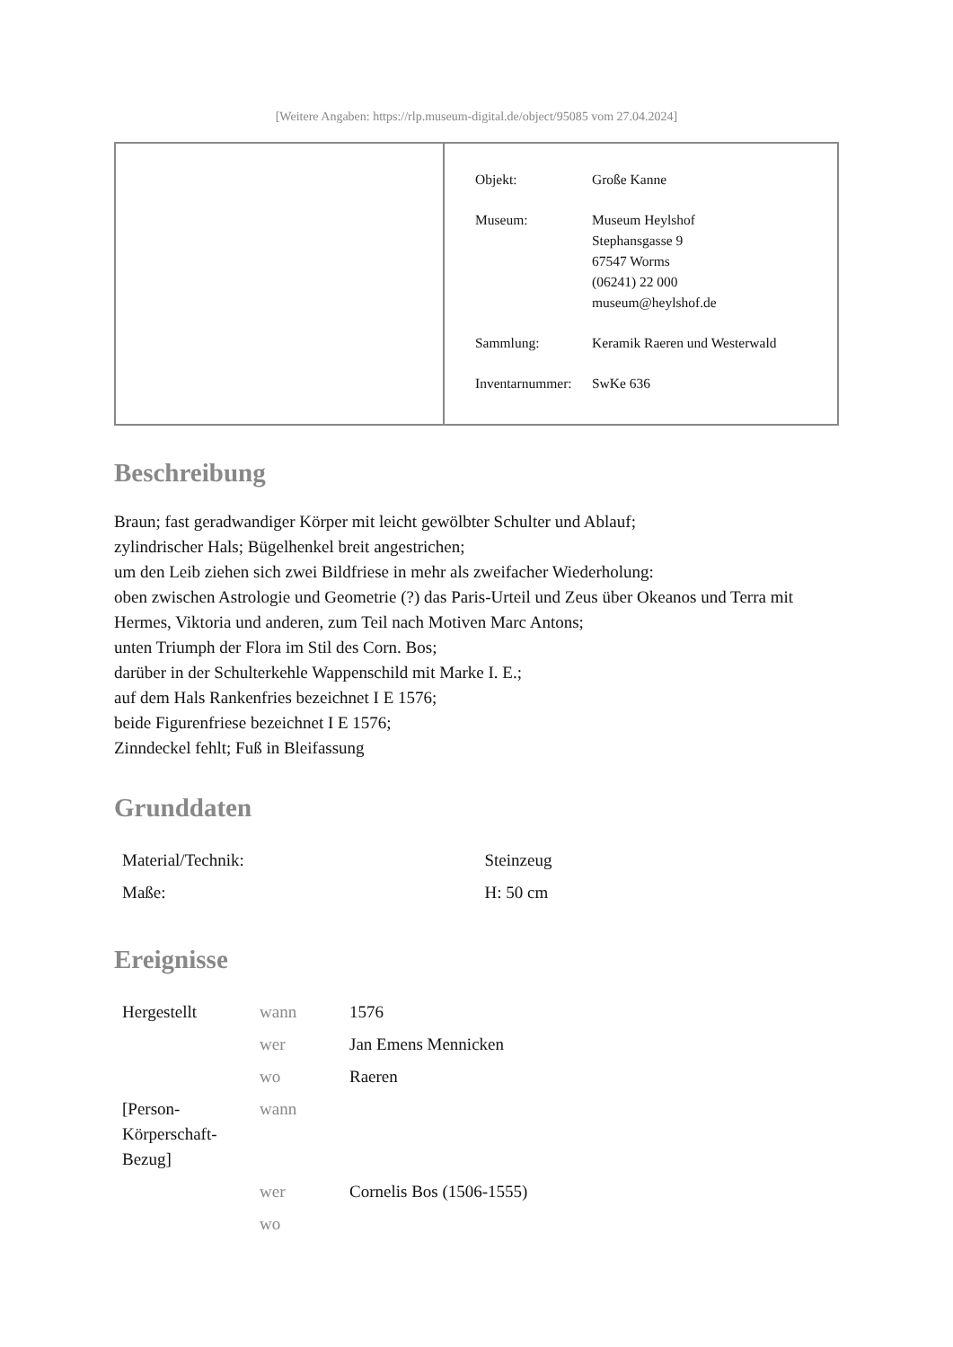[Weitere Angaben: https://rlp.museum-digital.de/object/95085 vom 27.04.2024]
| Objekt: | Große Kanne |
| Museum: | Museum Heylshof Stephansgasse 9 67547 Worms (06241) 22 000 museum@heylshof.de |
| Sammlung: | Keramik Raeren und Westerwald |
| Inventarnummer: | SwKe 636 |
Beschreibung
Braun; fast geradwandiger Körper mit leicht gewölbter Schulter und Ablauf;
zylindrischer Hals; Bügelhenkel breit angestrichen;
um den Leib ziehen sich zwei Bildfriese in mehr als zweifacher Wiederholung:
oben zwischen Astrologie und Geometrie (?) das Paris-Urteil und Zeus über Okeanos und Terra mit Hermes, Viktoria und anderen, zum Teil nach Motiven Marc Antons;
unten Triumph der Flora im Stil des Corn. Bos;
darüber in der Schulterkehle Wappenschild mit Marke I. E.;
auf dem Hals Rankenfries bezeichnet I E 1576;
beide Figurenfriese bezeichnet I E 1576;
Zinndeckel fehlt; Fuß in Bleifassung
Grunddaten
| Material/Technik: | Steinzeug |
| Maße: | H: 50 cm |
Ereignisse
| Hergestellt | wann | 1576 |
| | wer | Jan Emens Mennicken |
| | wo | Raeren |
| [Person- Körperschaft- Bezug] | wann | |
| | wer | Cornelis Bos (1506-1555) |
| | wo | |